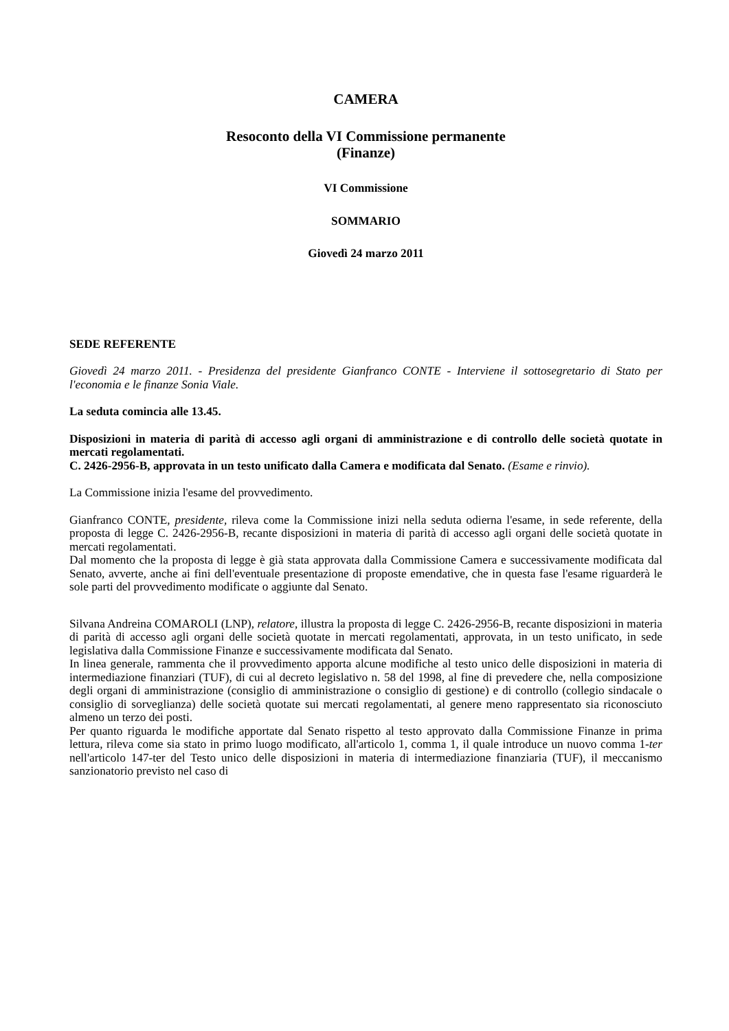CAMERA
Resoconto della VI Commissione permanente
(Finanze)
VI Commissione
SOMMARIO
Giovedì 24 marzo 2011
SEDE REFERENTE
Giovedì 24 marzo 2011. - Presidenza del presidente Gianfranco CONTE - Interviene il sottosegretario di Stato per l'economia e le finanze Sonia Viale.
La seduta comincia alle 13.45.
Disposizioni in materia di parità di accesso agli organi di amministrazione e di controllo delle società quotate in mercati regolamentati.
C. 2426-2956-B, approvata in un testo unificato dalla Camera e modificata dal Senato. (Esame e rinvio).
La Commissione inizia l'esame del provvedimento.
Gianfranco CONTE, presidente, rileva come la Commissione inizi nella seduta odierna l'esame, in sede referente, della proposta di legge C. 2426-2956-B, recante disposizioni in materia di parità di accesso agli organi delle società quotate in mercati regolamentati.
Dal momento che la proposta di legge è già stata approvata dalla Commissione Camera e successivamente modificata dal Senato, avverte, anche ai fini dell'eventuale presentazione di proposte emendative, che in questa fase l'esame riguarderà le sole parti del provvedimento modificate o aggiunte dal Senato.
Silvana Andreina COMAROLI (LNP), relatore, illustra la proposta di legge C. 2426-2956-B, recante disposizioni in materia di parità di accesso agli organi delle società quotate in mercati regolamentati, approvata, in un testo unificato, in sede legislativa dalla Commissione Finanze e successivamente modificata dal Senato.
In linea generale, rammenta che il provvedimento apporta alcune modifiche al testo unico delle disposizioni in materia di intermediazione finanziari (TUF), di cui al decreto legislativo n. 58 del 1998, al fine di prevedere che, nella composizione degli organi di amministrazione (consiglio di amministrazione o consiglio di gestione) e di controllo (collegio sindacale o consiglio di sorveglianza) delle società quotate sui mercati regolamentati, al genere meno rappresentato sia riconosciuto almeno un terzo dei posti.
Per quanto riguarda le modifiche apportate dal Senato rispetto al testo approvato dalla Commissione Finanze in prima lettura, rileva come sia stato in primo luogo modificato, all'articolo 1, comma 1, il quale introduce un nuovo comma 1-ter nell'articolo 147-ter del Testo unico delle disposizioni in materia di intermediazione finanziaria (TUF), il meccanismo sanzionatorio previsto nel caso di